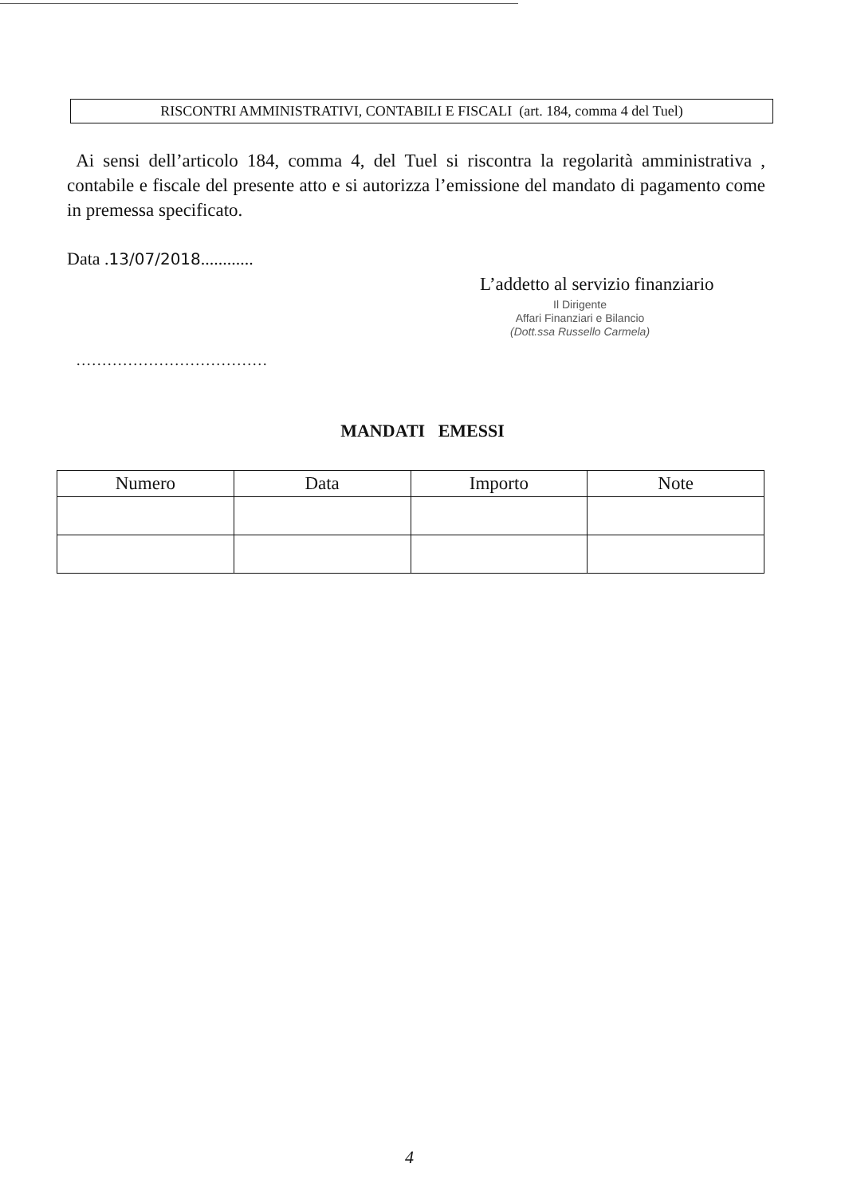RISCONTRI AMMINISTRATIVI, CONTABILI E FISCALI (art. 184, comma 4 del Tuel)
Ai sensi dell’articolo 184, comma 4, del Tuel si riscontra la regolarità amministrativa , contabile e fiscale del presente atto e si autorizza l’emissione del mandato di pagamento come in premessa specificato.
Data .13/07/2018............
L’addetto al servizio finanziario
Il Dirigente
Affari Finanziari e Bilancio
(Dott.ssa Russello Carmela)
.....................................
MANDATI EMESSI
| Numero | Data | Importo | Note |
| --- | --- | --- | --- |
4